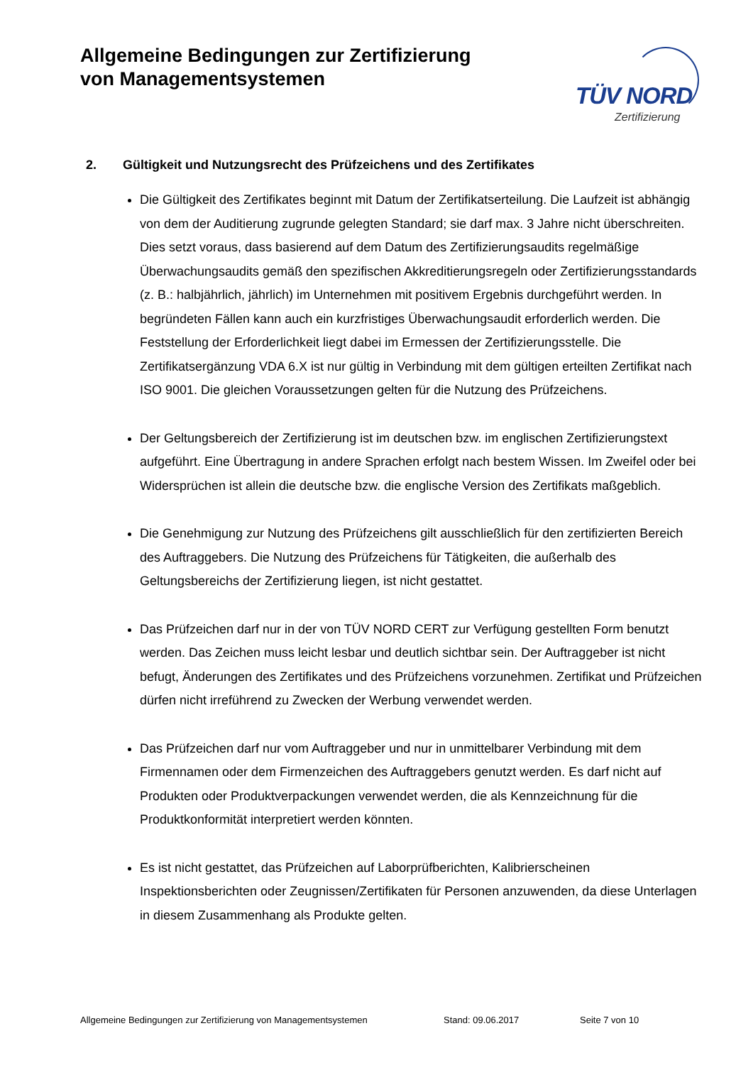Allgemeine Bedingungen zur Zertifizierung
von Managementsystemen
TÜV NORD
Zertifizierung
2. Gültigkeit und Nutzungsrecht des Prüfzeichens und des Zertifikates
Die Gültigkeit des Zertifikates beginnt mit Datum der Zertifikatserteilung. Die Laufzeit ist abhängig von dem der Auditierung zugrunde gelegten Standard; sie darf max. 3 Jahre nicht überschreiten. Dies setzt voraus, dass basierend auf dem Datum des Zertifizierungsaudits regelmäßige Überwachungsaudits gemäß den spezifischen Akkreditierungsregeln oder Zertifizierungsstandards (z. B.: halbjährlich, jährlich) im Unternehmen mit positivem Ergebnis durchgeführt werden. In begründeten Fällen kann auch ein kurzfristiges Überwachungsaudit erforderlich werden. Die Feststellung der Erforderlichkeit liegt dabei im Ermessen der Zertifizierungsstelle. Die Zertifikatsergänzung VDA 6.X ist nur gültig in Verbindung mit dem gültigen erteilten Zertifikat nach ISO 9001. Die gleichen Voraussetzungen gelten für die Nutzung des Prüfzeichens.
Der Geltungsbereich der Zertifizierung ist im deutschen bzw. im englischen Zertifizierungstext aufgeführt. Eine Übertragung in andere Sprachen erfolgt nach bestem Wissen. Im Zweifel oder bei Widersprüchen ist allein die deutsche bzw. die englische Version des Zertifikats maßgeblich.
Die Genehmigung zur Nutzung des Prüfzeichens gilt ausschließlich für den zertifizierten Bereich des Auftraggebers. Die Nutzung des Prüfzeichens für Tätigkeiten, die außerhalb des Geltungsbereichs der Zertifizierung liegen, ist nicht gestattet.
Das Prüfzeichen darf nur in der von TÜV NORD CERT zur Verfügung gestellten Form benutzt werden. Das Zeichen muss leicht lesbar und deutlich sichtbar sein. Der Auftraggeber ist nicht befugt, Änderungen des Zertifikates und des Prüfzeichens vorzunehmen. Zertifikat und Prüfzeichen dürfen nicht irreführend zu Zwecken der Werbung verwendet werden.
Das Prüfzeichen darf nur vom Auftraggeber und nur in unmittelbarer Verbindung mit dem Firmennamen oder dem Firmenzeichen des Auftraggebers genutzt werden. Es darf nicht auf Produkten oder Produktverpackungen verwendet werden, die als Kennzeichnung für die Produktkonformität interpretiert werden könnten.
Es ist nicht gestattet, das Prüfzeichen auf Laborprüfberichten, Kalibrierscheinen Inspektionsberichten oder Zeugnissen/Zertifikaten für Personen anzuwenden, da diese Unterlagen in diesem Zusammenhang als Produkte gelten.
Allgemeine Bedingungen zur Zertifizierung von Managementsystemen Stand: 09.06.2017 Seite 7 von 10